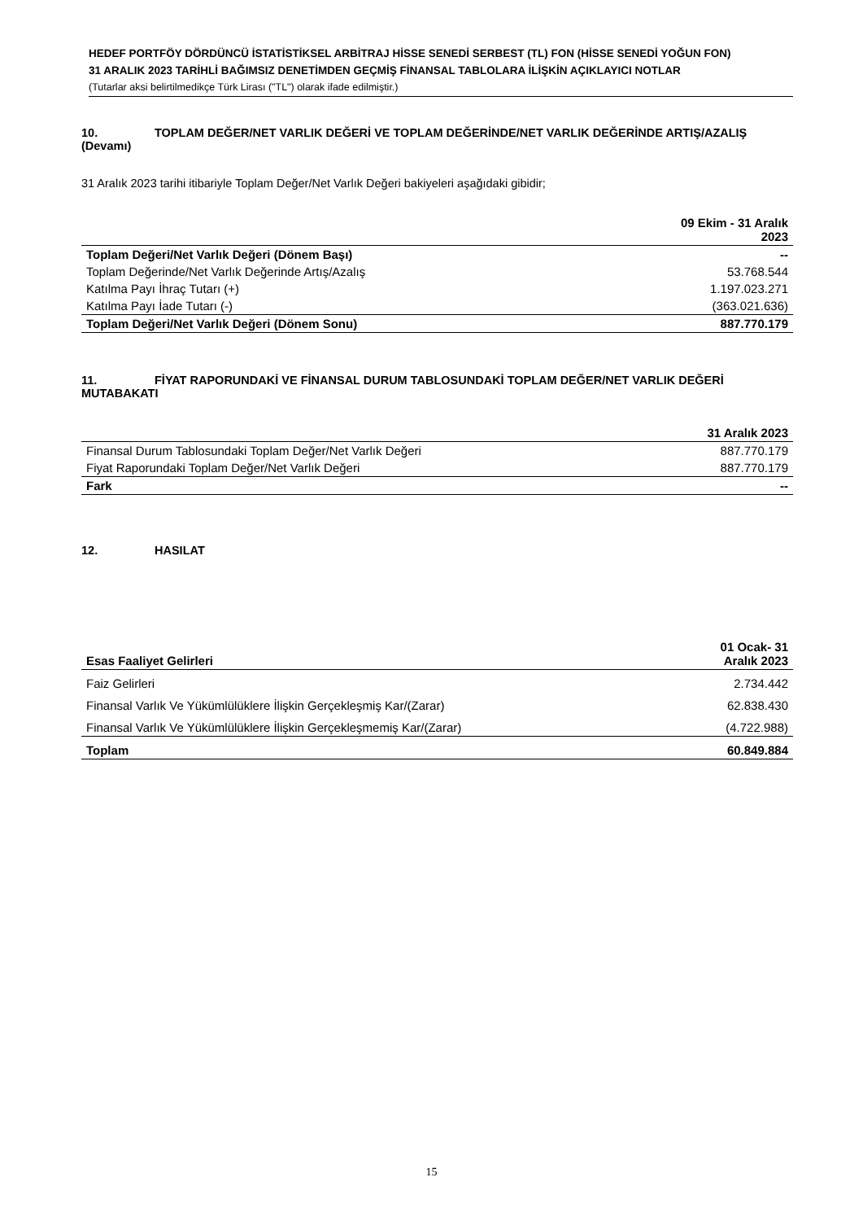HEDEF PORTFÖY DÖRDÜNCÜ İSTATİSTİKSEL ARBİTRAJ HİSSE SENEDİ SERBEST (TL) FON (HİSSE SENEDİ YOĞUN FON)
31 ARALIK 2023 TARİHLİ BAĞIMSIZ DENETİMDEN GEÇMİŞ FİNANSAL TABLOLARA İLİŞKİN AÇIKLAYICI NOTLAR
(Tutarlar aksi belirtilmedikçe Türk Lirası ("TL") olarak ifade edilmiştir.)
10. TOPLAM DEĞER/NET VARLIK DEĞERİ VE TOPLAM DEĞERİNDE/NET VARLIK DEĞERİNDE ARTIŞ/AZALIŞ (Devamı)
31 Aralık 2023 tarihi itibariyle Toplam Değer/Net Varlık Değeri bakiyeleri aşağıdaki gibidir;
| | 09 Ekim - 31 Aralık 2023 |
| --- | --- |
| Toplam Değeri/Net Varlık Değeri (Dönem Başı) | -- |
| Toplam Değerinde/Net Varlık Değerinde Artış/Azalış | 53.768.544 |
| Katılma Payı İhraç Tutarı (+) | 1.197.023.271 |
| Katılma Payı İade Tutarı (-) | (363.021.636) |
| Toplam Değeri/Net Varlık Değeri (Dönem Sonu) | 887.770.179 |
11. FİYAT RAPORUNDAKİ VE FİNANSAL DURUM TABLOSUNDAKİ TOPLAM DEĞER/NET VARLIK DEĞERİ MUTABAKATI
| | 31 Aralık 2023 |
| --- | --- |
| Finansal Durum Tablosundaki Toplam Değer/Net Varlık Değeri | 887.770.179 |
| Fiyat Raporundaki Toplam Değer/Net Varlık Değeri | 887.770.179 |
| Fark | -- |
12. HASILAT
| Esas Faaliyet Gelirleri | 01 Ocak- 31 Aralık 2023 |
| --- | --- |
| Faiz Gelirleri | 2.734.442 |
| Finansal Varlık Ve Yükümlülüklere İlişkin Gerçekleşmiş Kar/(Zarar) | 62.838.430 |
| Finansal Varlık Ve Yükümlülüklere İlişkin Gerçekleşmemiş Kar/(Zarar) | (4.722.988) |
| Toplam | 60.849.884 |
15